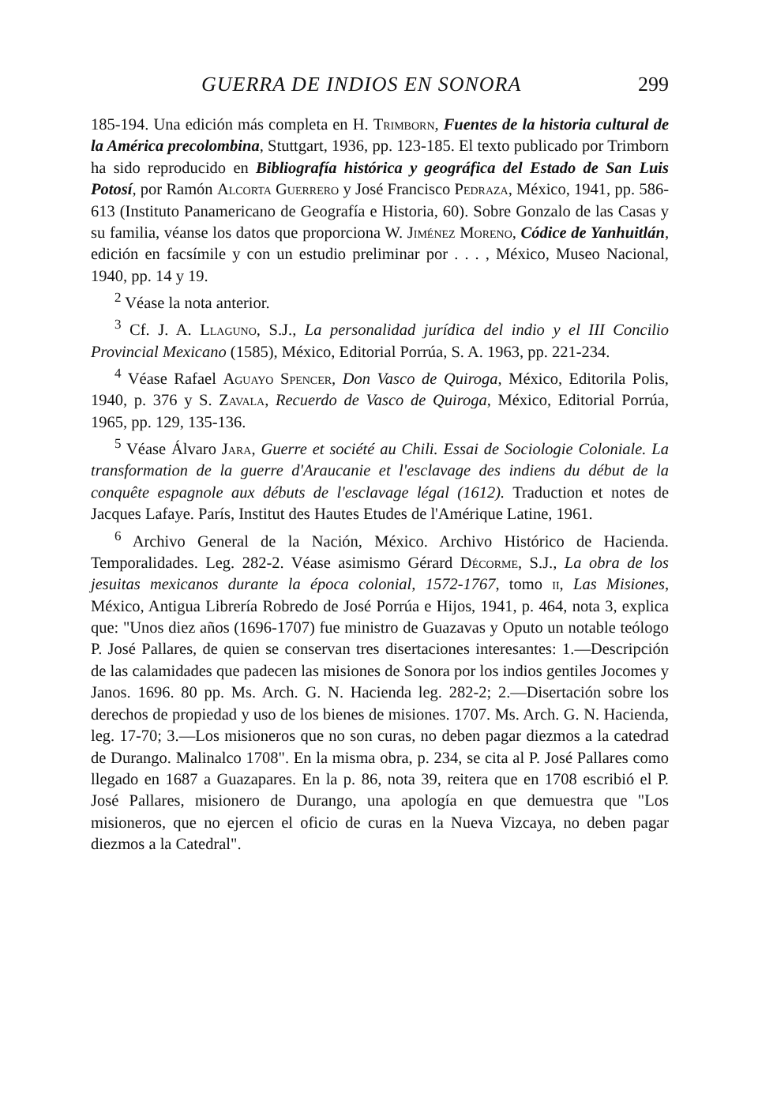GUERRA DE INDIOS EN SONORA 299
185-194. Una edición más completa en H. Trimborn, Fuentes de la historia cultural de la América precolombina, Stuttgart, 1936, pp. 123-185. El texto publicado por Trimborn ha sido reproducido en Bibliografía histórica y geográfica del Estado de San Luis Potosí, por Ramón Alcorta Guerrero y José Francisco Pedraza, México, 1941, pp. 586-613 (Instituto Panamericano de Geografía e Historia, 60). Sobre Gonzalo de las Casas y su familia, véanse los datos que proporciona W. Jiménez Moreno, Códice de Yanhuitlán, edición en facsímile y con un estudio preliminar por . . . , México, Museo Nacional, 1940, pp. 14 y 19.
<sup>2</sup> Véase la nota anterior.
<sup>3</sup> Cf. J. A. Llaguno, S.J., La personalidad jurídica del indio y el III Concilio Provincial Mexicano (1585), México, Editorial Porrúa, S. A. 1963, pp. 221-234.
<sup>4</sup> Véase Rafael Aguayo Spencer, Don Vasco de Quiroga, México, Editorila Polis, 1940, p. 376 y S. Zavala, Recuerdo de Vasco de Quiroga, México, Editorial Porrúa, 1965, pp. 129, 135-136.
<sup>5</sup> Véase Álvaro Jara, Guerre et société au Chili. Essai de Sociologie Coloniale. La transformation de la guerre d'Araucanie et l'esclavage des indiens du début de la conquête espagnole aux débuts de l'esclavage légal (1612). Traduction et notes de Jacques Lafaye. París, Institut des Hautes Etudes de l'Amérique Latine, 1961.
<sup>6</sup> Archivo General de la Nación, México. Archivo Histórico de Hacienda. Temporalidades. Leg. 282-2. Véase asimismo Gérard Décorme, S.J., La obra de los jesuitas mexicanos durante la época colonial, 1572-1767, tomo ii, Las Misiones, México, Antigua Librería Robredo de José Porrúa e Hijos, 1941, p. 464, nota 3, explica que: "Unos diez años (1696-1707) fue ministro de Guazavas y Oputo un notable teólogo P. José Pallares, de quien se conservan tres disertaciones interesantes: 1.—Descripción de las calamidades que padecen las misiones de Sonora por los indios gentiles Jocomes y Janos. 1696. 80 pp. Ms. Arch. G. N. Hacienda leg. 282-2; 2.—Disertación sobre los derechos de propiedad y uso de los bienes de misiones. 1707. Ms. Arch. G. N. Hacienda, leg. 17-70; 3.—Los misioneros que no son curas, no deben pagar diezmos a la catedrad de Durango. Malinalco 1708". En la misma obra, p. 234, se cita al P. José Pallares como llegado en 1687 a Guazapares. En la p. 86, nota 39, reitera que en 1708 escribió el P. José Pallares, misionero de Durango, una apología en que demuestra que "Los misioneros, que no ejercen el oficio de curas en la Nueva Vizcaya, no deben pagar diezmos a la Catedral".